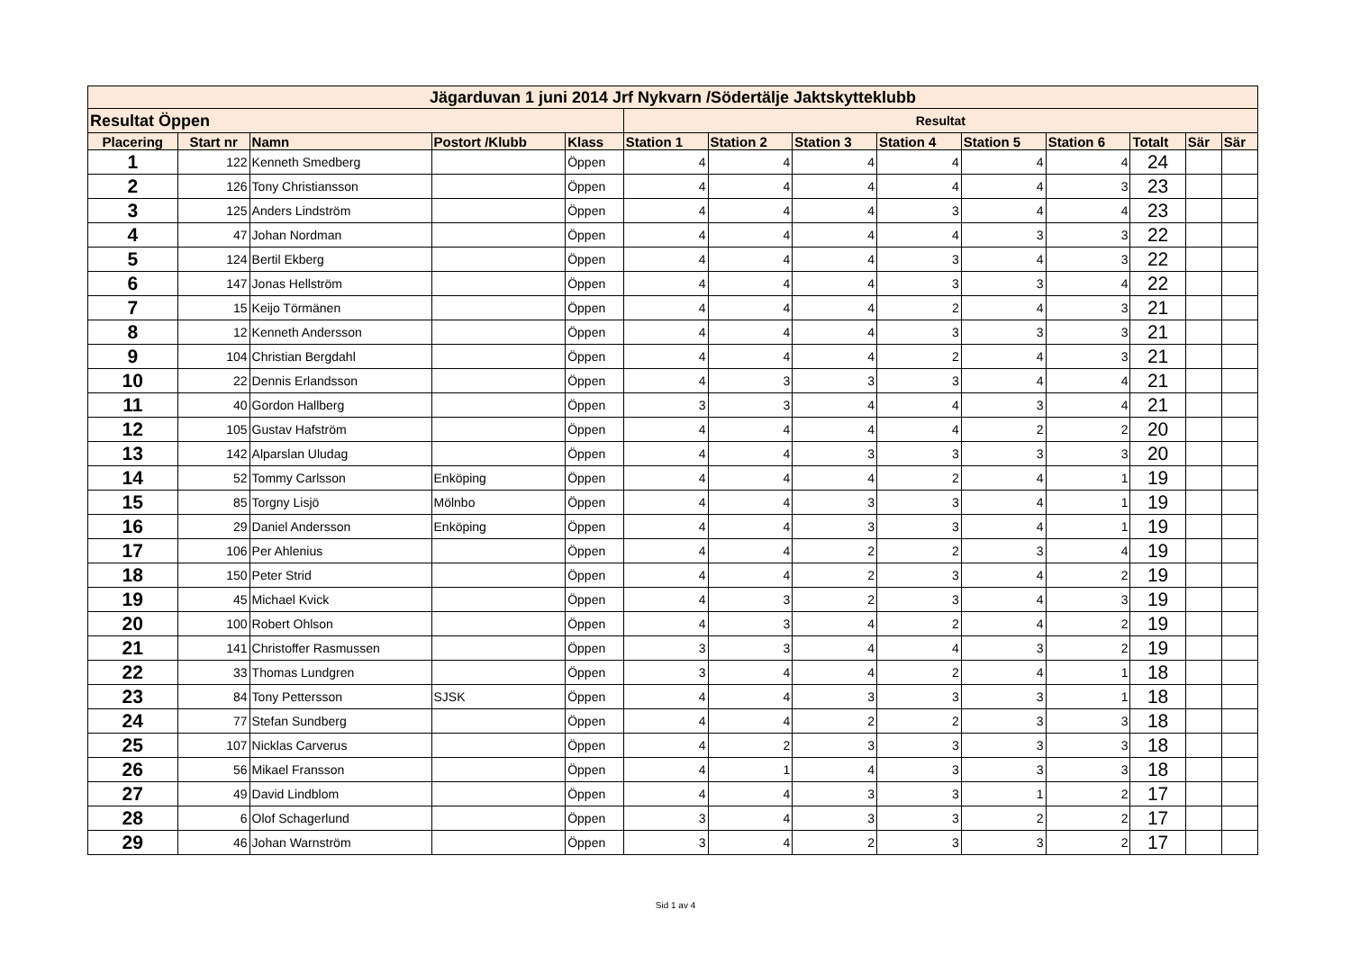| Jägarduvan 1 juni 2014 Jrf Nykvarn /Södertälje Jaktskytteklubb | | | | | | | | | | | | | |
| --- | --- | --- | --- | --- | --- | --- | --- | --- | --- | --- | --- | --- | --- |
| Resultat Öppen | | | | | Resultat | | | | | | | | |
| Placering | Start nr | Namn | Postort /Klubb | Klass | Station 1 | Station 2 | Station 3 | Station 4 | Station 5 | Station 6 | Totalt | Sär | Sär |
| 1 | 122 | Kenneth Smedberg | | Öppen | 4 | 4 | 4 | 4 | 4 | 4 | 24 | | |
| 2 | 126 | Tony Christiansson | | Öppen | 4 | 4 | 4 | 4 | 4 | 3 | 23 | | |
| 3 | 125 | Anders Lindström | | Öppen | 4 | 4 | 4 | 3 | 4 | 4 | 23 | | |
| 4 | 47 | Johan Nordman | | Öppen | 4 | 4 | 4 | 4 | 3 | 3 | 22 | | |
| 5 | 124 | Bertil Ekberg | | Öppen | 4 | 4 | 4 | 3 | 4 | 3 | 22 | | |
| 6 | 147 | Jonas Hellström | | Öppen | 4 | 4 | 4 | 3 | 3 | 4 | 22 | | |
| 7 | 15 | Keijo Törmänen | | Öppen | 4 | 4 | 4 | 2 | 4 | 3 | 21 | | |
| 8 | 12 | Kenneth Andersson | | Öppen | 4 | 4 | 4 | 3 | 3 | 3 | 21 | | |
| 9 | 104 | Christian Bergdahl | | Öppen | 4 | 4 | 4 | 2 | 4 | 3 | 21 | | |
| 10 | 22 | Dennis Erlandsson | | Öppen | 4 | 3 | 3 | 3 | 4 | 4 | 21 | | |
| 11 | 40 | Gordon Hallberg | | Öppen | 3 | 3 | 4 | 4 | 3 | 4 | 21 | | |
| 12 | 105 | Gustav Hafström | | Öppen | 4 | 4 | 4 | 4 | 2 | 2 | 20 | | |
| 13 | 142 | Alparslan Uludag | | Öppen | 4 | 4 | 3 | 3 | 3 | 3 | 20 | | |
| 14 | 52 | Tommy Carlsson | Enköping | Öppen | 4 | 4 | 4 | 2 | 4 | 1 | 19 | | |
| 15 | 85 | Torgny Lisjö | Mölnbo | Öppen | 4 | 4 | 3 | 3 | 4 | 1 | 19 | | |
| 16 | 29 | Daniel Andersson | Enköping | Öppen | 4 | 4 | 3 | 3 | 4 | 1 | 19 | | |
| 17 | 106 | Per Ahlenius | | Öppen | 4 | 4 | 2 | 2 | 3 | 4 | 19 | | |
| 18 | 150 | Peter Strid | | Öppen | 4 | 4 | 2 | 3 | 4 | 2 | 19 | | |
| 19 | 45 | Michael Kvick | | Öppen | 4 | 3 | 2 | 3 | 4 | 3 | 19 | | |
| 20 | 100 | Robert Ohlson | | Öppen | 4 | 3 | 4 | 2 | 4 | 2 | 19 | | |
| 21 | 141 | Christoffer Rasmussen | | Öppen | 3 | 3 | 4 | 4 | 3 | 2 | 19 | | |
| 22 | 33 | Thomas Lundgren | | Öppen | 3 | 4 | 4 | 2 | 4 | 1 | 18 | | |
| 23 | 84 | Tony Pettersson | SJSK | Öppen | 4 | 4 | 3 | 3 | 3 | 1 | 18 | | |
| 24 | 77 | Stefan Sundberg | | Öppen | 4 | 4 | 2 | 2 | 3 | 3 | 18 | | |
| 25 | 107 | Nicklas Carverus | | Öppen | 4 | 2 | 3 | 3 | 3 | 3 | 18 | | |
| 26 | 56 | Mikael Fransson | | Öppen | 4 | 1 | 4 | 3 | 3 | 3 | 18 | | |
| 27 | 49 | David Lindblom | | Öppen | 4 | 4 | 3 | 3 | 1 | 2 | 17 | | |
| 28 | 6 | Olof Schagerlund | | Öppen | 3 | 4 | 3 | 3 | 2 | 2 | 17 | | |
| 29 | 46 | Johan Warnström | | Öppen | 3 | 4 | 2 | 3 | 3 | 2 | 17 | | |
Sid 1 av 4